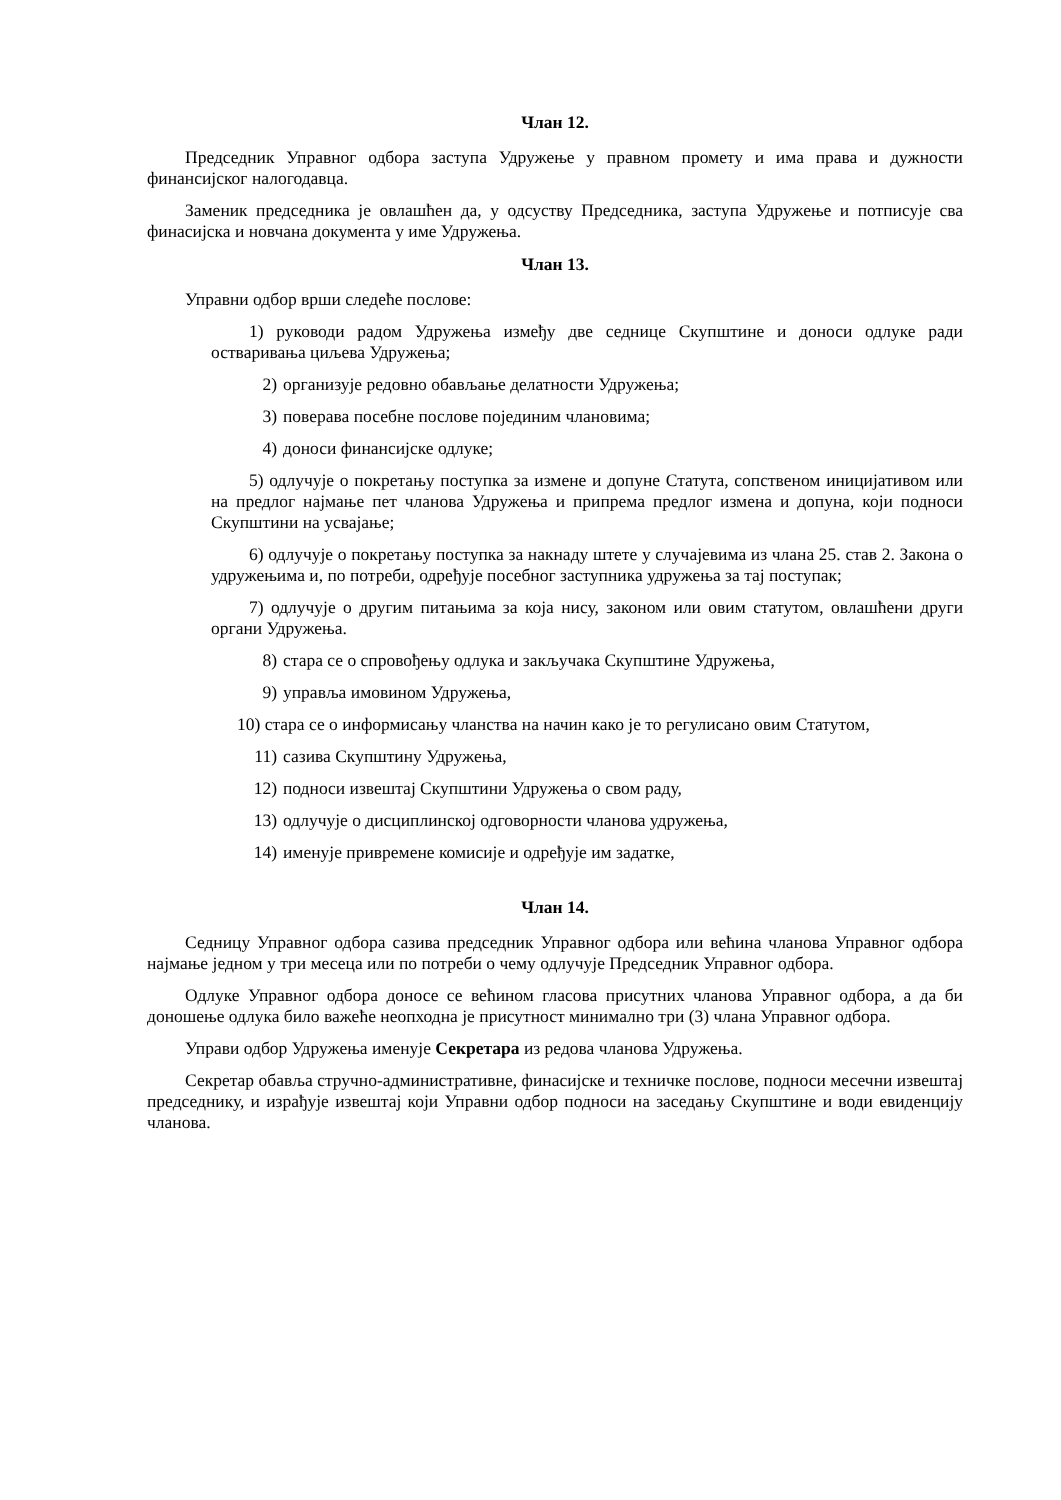Члан 12.
Председник Управног одбора заступа Удружење у правном промету и има права и дужности финансијског налогодавца.
Заменик председника је овлашћен да, у одсуству Председника, заступа Удружење и потписује сва финасијска и новчана документа у име Удружења.
Члан 13.
Управни одбор врши следеће послове:
1) руководи радом Удружења између две седнице Скупштине и доноси одлуке ради остваривања циљева Удружења;
2) организује редовно обављање делатности Удружења;
3) поверава посебне послове појединим члановима;
4) доноси финансијске одлуке;
5) одлучује о покретању поступка за измене и допуне Статута, сопственом иницијативом или на предлог најмање пет чланова Удружења и припрема предлог измена и допуна, који подноси Скупштини на усвајање;
6) одлучује о покретању поступка за накнаду штете у случајевима из члана 25. став 2. Закона о удружењима и, по потреби, одређује посебног заступника удружења за тај поступак;
7) одлучује о другим питањима за која нису, законом или овим статутом, овлашћени други органи Удружења.
8) стара се о спровођењу одлука и закључака Скупштине Удружења,
9) управља имовином Удружења,
10) стара се о информисању чланства на начин како је то регулисано овим Статутом,
11) сазива Скупштину Удружења,
12) подноси извештај Скупштини Удружења о свом раду,
13) одлучује о дисциплинској одговорности чланова удружења,
14) именује привремене комисије и одређује им задатке,
Члан 14.
Седницу Управног одбора сазива председник Управног одбора или већина чланова Управног одбора најмање једном у три месеца или по потреби о чему одлучује Председник Управног одбора.
Одлуке Управног одбора доносе се већином гласова присутних чланова Управног одбора, а да би доношење одлука било важеће неопходна је присутност минимално три (3) члана Управног одбора.
Управи одбор Удружења именује Секретара из редова чланова Удружења.
Секретар обавља стручно-административне, финасијске и техничке послове, подноси месечни извештај председнику, и израђује извештај који Управни одбор подноси на заседању Скупштине и води евиденцију чланова.